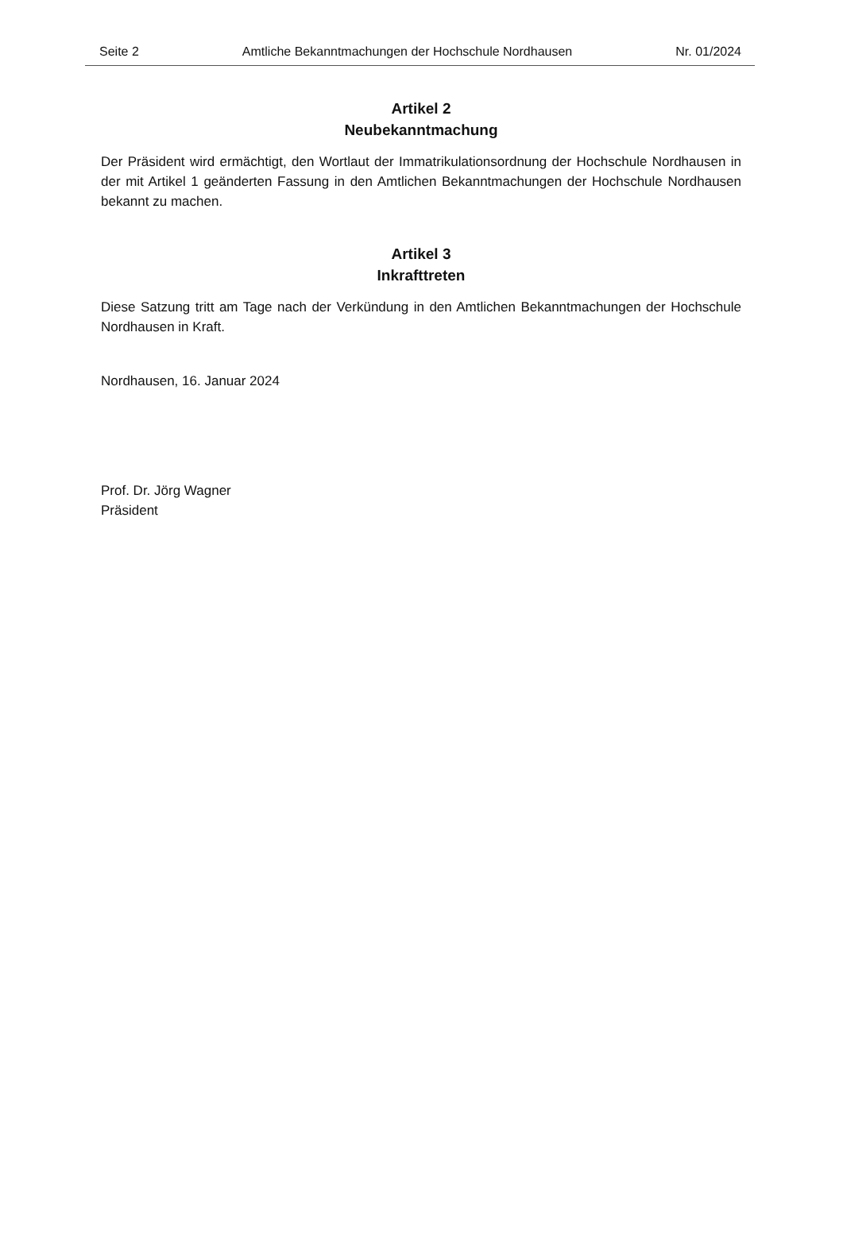Seite 2 Amtliche Bekanntmachungen der Hochschule Nordhausen Nr. 01/2024
Artikel 2
Neubekanntmachung
Der Präsident wird ermächtigt, den Wortlaut der Immatrikulationsordnung der Hochschule Nordhausen in der mit Artikel 1 geänderten Fassung in den Amtlichen Bekanntmachungen der Hochschule Nordhausen bekannt zu machen.
Artikel 3
Inkrafttreten
Diese Satzung tritt am Tage nach der Verkündung in den Amtlichen Bekanntmachungen der Hochschule Nordhausen in Kraft.
Nordhausen, 16. Januar 2024
Prof. Dr. Jörg Wagner
Präsident